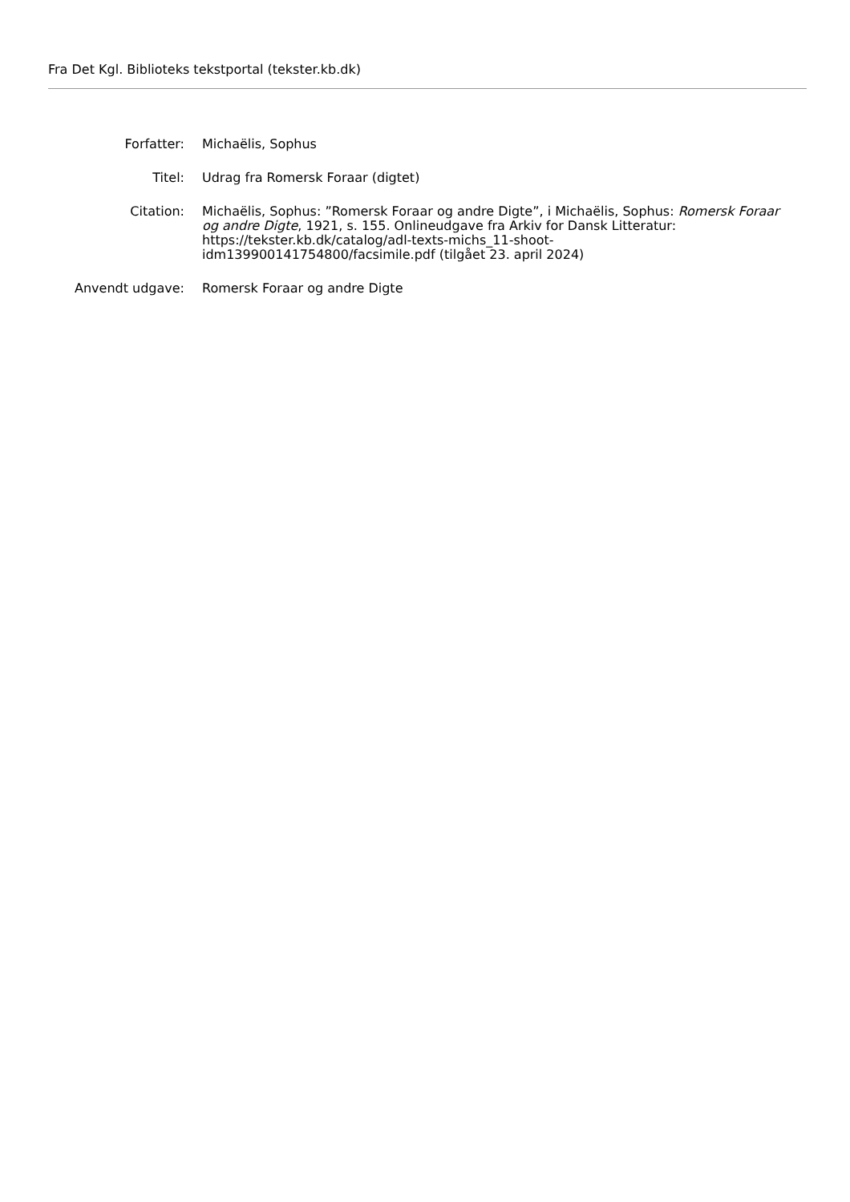Fra Det Kgl. Biblioteks tekstportal (tekster.kb.dk)
| Forfatter: | Michaëlis, Sophus |
| Titel: | Udrag fra Romersk Foraar (digtet) |
| Citation: | Michaëlis, Sophus: ”Romersk Foraar og andre Digte”, i Michaëlis, Sophus: Romersk Foraar og andre Digte , 1921, s. 155. Onlineudgave fra Arkiv for Dansk Litteratur: https://tekster.kb.dk/catalog/adl-texts-michs_11-shoot-idm139900141754800/facsimile.pdf (tilgået 23. april 2024) |
| Anvendt udgave: | Romersk Foraar og andre Digte |